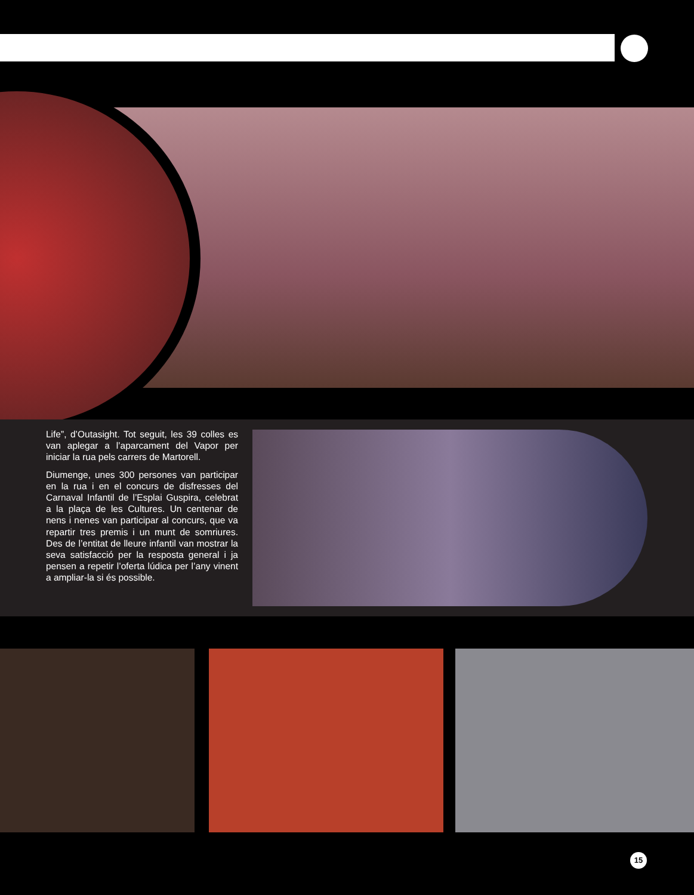Life”, d’Outasight. Tot seguit, les 39 colles es van aplegar a l’aparcament del Vapor per iniciar la rua pels carrers de Martorell.
Diumenge, unes 300 persones van participar en la rua i en el concurs de disfresses del Carnaval Infantil de l’Esplai Guspira, celebrat a la plaça de les Cultures. Un centenar de nens i nenes van participar al concurs, que va repartir tres premis i un munt de somriures. Des de l’entitat de lleure infantil van mostrar la seva satisfacció per la resposta general i ja pensen a repetir l’oferta lúdica per l’any vinent a ampliar-la si és possible.
15